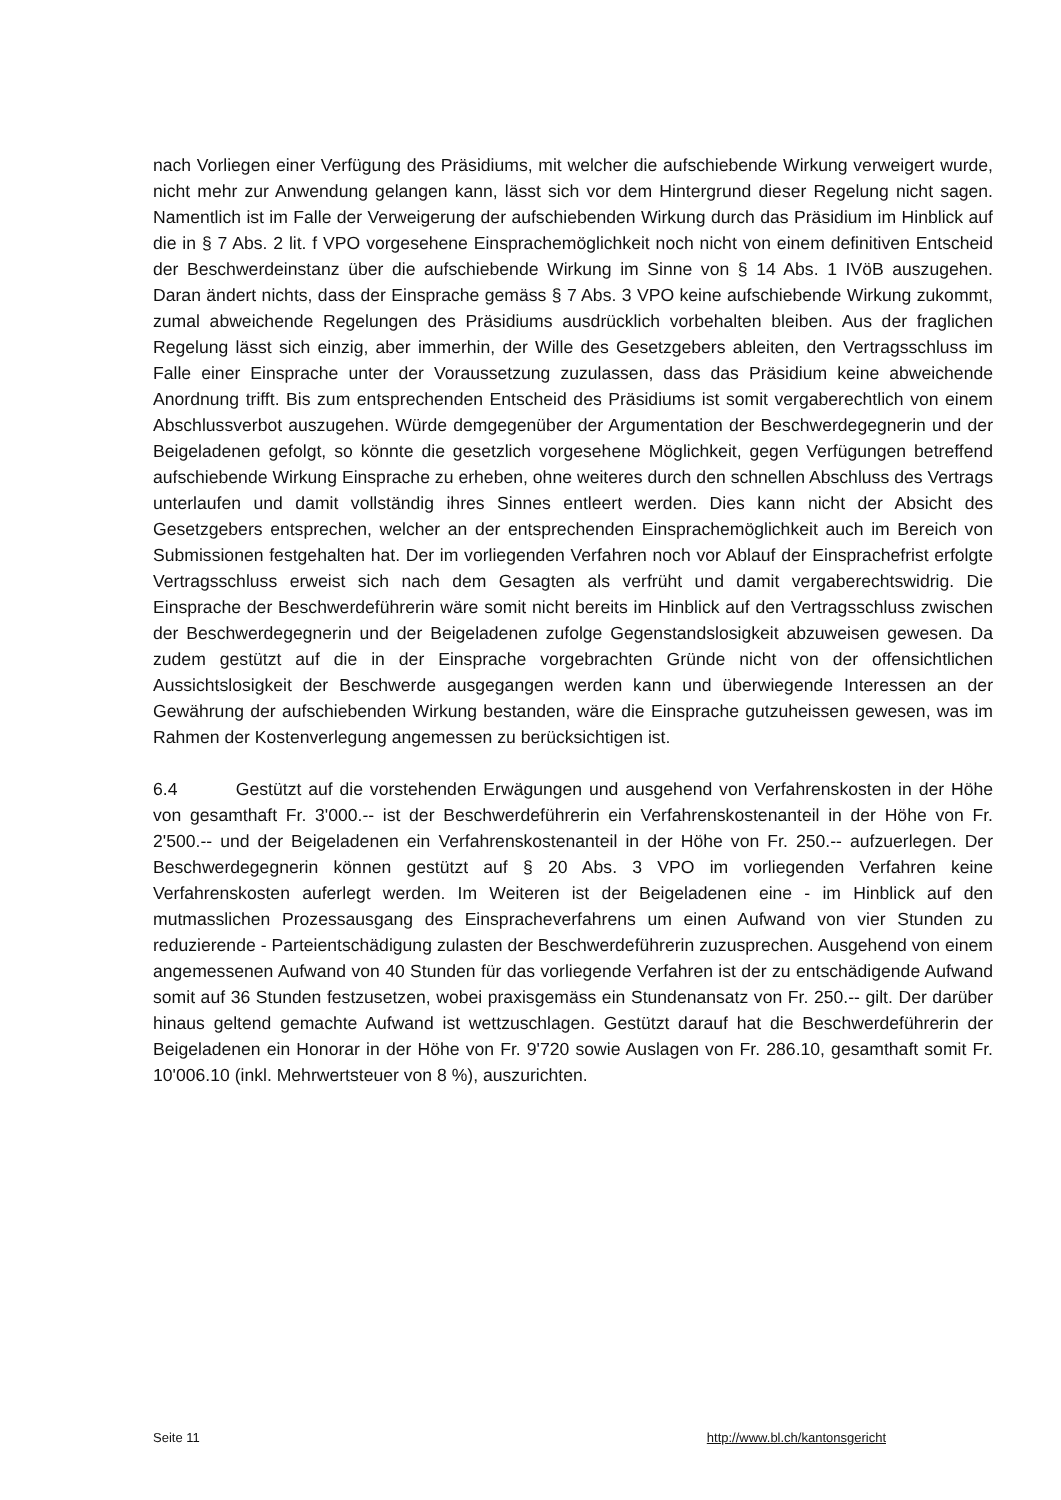nach Vorliegen einer Verfügung des Präsidiums, mit welcher die aufschiebende Wirkung verweigert wurde, nicht mehr zur Anwendung gelangen kann, lässt sich vor dem Hintergrund dieser Regelung nicht sagen. Namentlich ist im Falle der Verweigerung der aufschiebenden Wirkung durch das Präsidium im Hinblick auf die in § 7 Abs. 2 lit. f VPO vorgesehene Einsprachemöglichkeit noch nicht von einem definitiven Entscheid der Beschwerdeinstanz über die aufschiebende Wirkung im Sinne von § 14 Abs. 1 IVöB auszugehen. Daran ändert nichts, dass der Einsprache gemäss § 7 Abs. 3 VPO keine aufschiebende Wirkung zukommt, zumal abweichende Regelungen des Präsidiums ausdrücklich vorbehalten bleiben. Aus der fraglichen Regelung lässt sich einzig, aber immerhin, der Wille des Gesetzgebers ableiten, den Vertragsschluss im Falle einer Einsprache unter der Voraussetzung zuzulassen, dass das Präsidium keine abweichende Anordnung trifft. Bis zum entsprechenden Entscheid des Präsidiums ist somit vergaberechtlich von einem Abschlussverbot auszugehen. Würde demgegenüber der Argumentation der Beschwerdegegnerin und der Beigeladenen gefolgt, so könnte die gesetzlich vorgesehene Möglichkeit, gegen Verfügungen betreffend aufschiebende Wirkung Einsprache zu erheben, ohne weiteres durch den schnellen Abschluss des Vertrags unterlaufen und damit vollständig ihres Sinnes entleert werden. Dies kann nicht der Absicht des Gesetzgebers entsprechen, welcher an der entsprechenden Einsprachemöglichkeit auch im Bereich von Submissionen festgehalten hat. Der im vorliegenden Verfahren noch vor Ablauf der Einsprachefrist erfolgte Vertragsschluss erweist sich nach dem Gesagten als verfrüht und damit vergaberechtswidrig. Die Einsprache der Beschwerdeführerin wäre somit nicht bereits im Hinblick auf den Vertragsschluss zwischen der Beschwerdegegnerin und der Beigeladenen zufolge Gegenstandslosigkeit abzuweisen gewesen. Da zudem gestützt auf die in der Einsprache vorgebrachten Gründe nicht von der offensichtlichen Aussichtslosigkeit der Beschwerde ausgegangen werden kann und überwiegende Interessen an der Gewährung der aufschiebenden Wirkung bestanden, wäre die Einsprache gutzuheissen gewesen, was im Rahmen der Kostenverlegung angemessen zu berücksichtigen ist.
6.4 Gestützt auf die vorstehenden Erwägungen und ausgehend von Verfahrenskosten in der Höhe von gesamthaft Fr. 3'000.-- ist der Beschwerdeführerin ein Verfahrenskostenanteil in der Höhe von Fr. 2'500.-- und der Beigeladenen ein Verfahrenskostenanteil in der Höhe von Fr. 250.-- aufzuerlegen. Der Beschwerdegegnerin können gestützt auf § 20 Abs. 3 VPO im vorliegenden Verfahren keine Verfahrenskosten auferlegt werden. Im Weiteren ist der Beigeladenen eine - im Hinblick auf den mutmasslichen Prozessausgang des Einspracheverfahrens um einen Aufwand von vier Stunden zu reduzierende - Parteientschädigung zulasten der Beschwerdeführerin zuzusprechen. Ausgehend von einem angemessenen Aufwand von 40 Stunden für das vorliegende Verfahren ist der zu entschädigende Aufwand somit auf 36 Stunden festzusetzen, wobei praxisgemäss ein Stundenansatz von Fr. 250.-- gilt. Der darüber hinaus geltend gemachte Aufwand ist wettzuschlagen. Gestützt darauf hat die Beschwerdeführerin der Beigeladenen ein Honorar in der Höhe von Fr. 9'720 sowie Auslagen von Fr. 286.10, gesamthaft somit Fr. 10'006.10 (inkl. Mehrwertsteuer von 8 %), auszurichten.
Seite 11 http://www.bl.ch/kantonsgericht